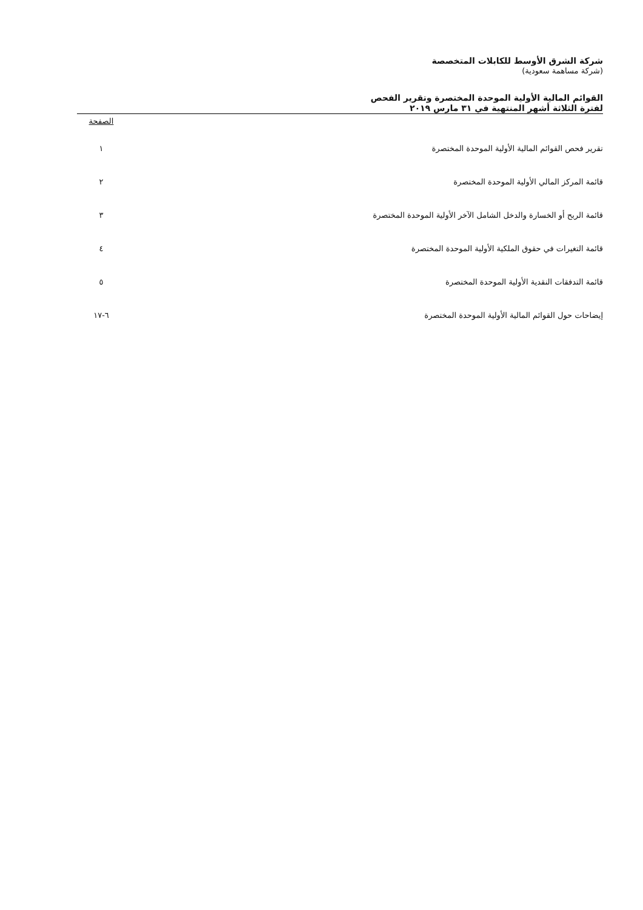شركة الشرق الأوسط للكابلات المتخصصة
(شركة مساهمة سعودية)
القوائم المالية الأولية الموحدة المختصرة وتقرير الفحص
لفترة الثلاثة أشهر المنتهية في ٣١ مارس ٢٠١٩
| | الصفحة |
| --- | --- |
| تقرير فحص القوائم المالية الأولية الموحدة المختصرة | ١ |
| قائمة المركز المالي الأولية الموحدة المختصرة | ٢ |
| قائمة الربح أو الخسارة والدخل الشامل الآخر الأولية الموحدة المختصرة | ٣ |
| قائمة التغيرات في حقوق الملكية الأولية الموحدة المختصرة | ٤ |
| قائمة التدفقات النقدية الأولية الموحدة المختصرة | ٥ |
| إيضاحات حول القوائم المالية الأولية الموحدة المختصرة | ٦-١٧ |